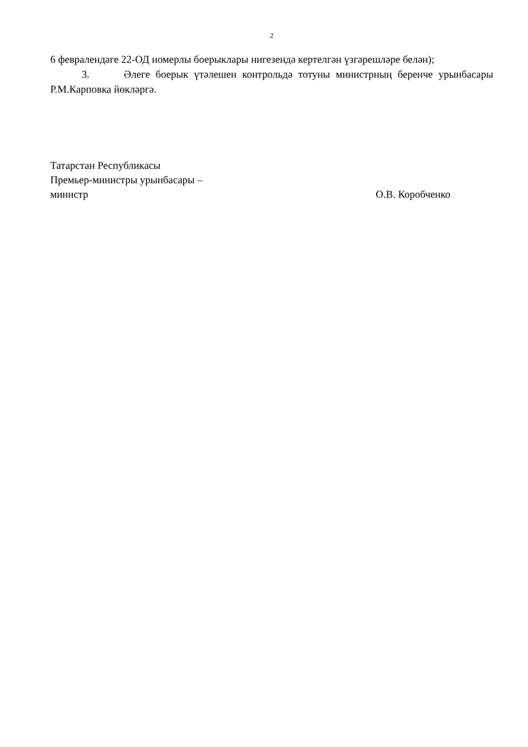2
6 февралендәге 22-ОД номерлы боерыклары нигезендә кертелгән үзгәрешләре белән);
3. Әлеге боерык үтәлешен контрольдә тотуны министрның беренче урынбасары Р.М.Карповка йөкләргә.
Татарстан Республикасы
Премьер-министры урынбасары –
министр О.В. Коробченко